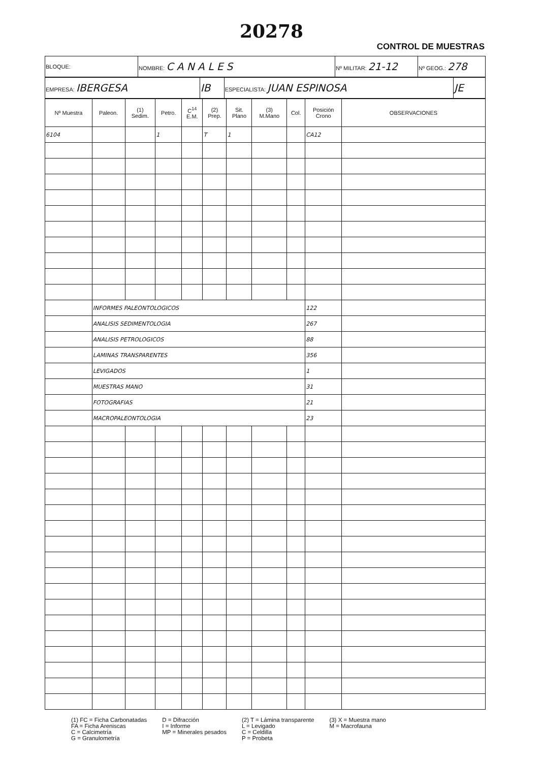20278
CONTROL DE MUESTRAS
| BLOQUE: | NOMBRE: C A N A L E S | Nº MILITAR: 21-12 | Nº GEOG.: 278 |
| EMPRESA: IBERGESA | IB | ESPECIALISTA: JUAN ESPINOSA | JE |
| Nº Muestra | Paleon. | (1) Sedim. | Petro. | C<sup>14</sup> E.M. | (2) Prep. | Sit. Plano | (3) M.Mano | Col. | Posición Crono | OBSERVACIONES |
| --- | --- | --- | --- | --- | --- | --- | --- | --- | --- | --- |
| 6104 | | | 1 | | T | 1 | | | CA12 | |
| | INFORMES PALEONTOLOGICOS | | | | | | | | 122 | |
| | ANALISIS SEDIMENTOLOGIA | | | | | | | | 267 | |
| | ANALISIS PETROLOGICOS | | | | | | | | 88 | |
| | LAMINAS TRANSPARENTES | | | | | | | | 356 | |
| | LEVIGADOS | | | | | | | | 1 | |
| | MUESTRAS MANO | | | | | | | | 31 | |
| | FOTOGRAFIAS | | | | | | | | 21 | |
| | MACROPALEONTOLOGIA | | | | | | | | 23 | |
(1) FC = Ficha Carbonatadas
FA = Ficha Areniscas
C = Calcimetría
G = Granulometría
D = Difracción
I = Informe
MP = Minerales pesados
(2) T = Lámina transparente
L = Levigado
C = Celdilla
P = Probeta
(3) X = Muestra mano
M = Macrofauna